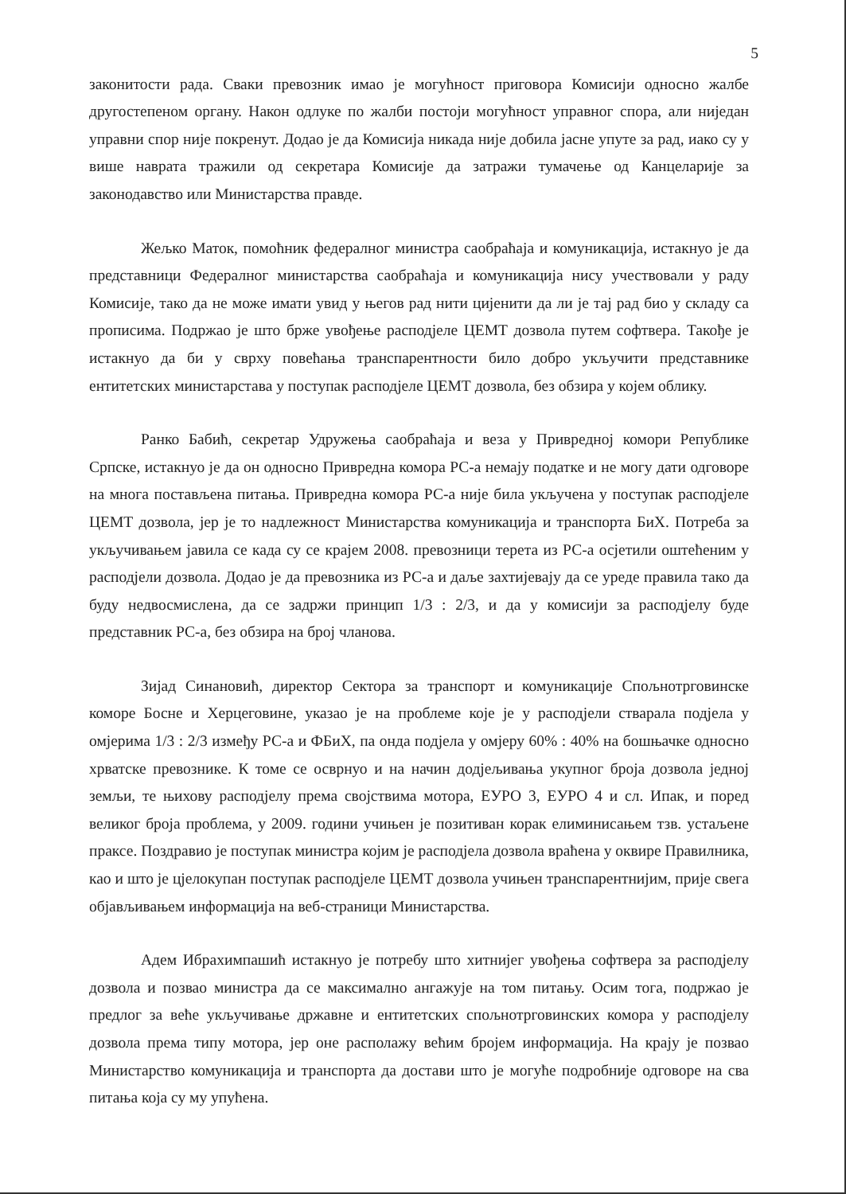5
законитости рада. Сваки превозник имао је могућност приговора Комисији односно жалбе другостепеном органу. Након одлуке по жалби постоји могућност управног спора, али ниједан управни спор није покренут. Додао је да Комисија никада није добила јасне упуте за рад, иако су у више наврата тражили од секретара Комисије да затражи тумачење од Канцеларије за законодавство или Министарства правде.
Жељко Маток, помоћник федералног министра саобраћаја и комуникација, истакнуо је да представници Федералног министарства саобраћаја и комуникација нису учествовали у раду Комисије, тако да не може имати увид у његов рад нити цијенити да ли је тај рад био у складу са прописима. Подржао је што брже увођење расподјеле ЦЕМТ дозвола путем софтвера. Такође је истакнуо да би у сврху повећања транспарентности било добро укључити представнике ентитетских министарстава у поступак расподјеле ЦЕМТ дозвола, без обзира у којем облику.
Ранко Бабић, секретар Удружења саобраћаја и веза у Привредној комори Републике Српске, истакнуо је да он односно Привредна комора РС-а немају податке и не могу дати одговоре на многа постављена питања. Привредна комора РС-а није била укључена у поступак расподјеле ЦЕМТ дозвола, јер је то надлежност Министарства комуникација и транспорта БиХ. Потреба за укључивањем јавила се када су се крајем 2008. превозници терета из РС-а осјетили оштећеним у расподјели дозвола. Додао је да превозника из РС-а и даље захтијевају да се уреде правила тако да буду недвосмислена, да се задржи принцип 1/3 : 2/3, и да у комисији за расподјелу буде представник РС-а, без обзира на број чланова.
Зијад Синановић, директор Сектора за транспорт и комуникације Спољнотрговинске коморе Босне и Херцеговине, указао је на проблеме које је у расподјели стварала подјела у омјерима 1/3 : 2/3 између РС-а и ФБиХ, па онда подјела у омјеру 60% : 40% на бошњачке односно хрватске превознике. К томе се осврнуо и на начин додјељивања укупног броја дозвола једној земљи, те њихову расподјелу према својствима мотора, ЕУРО 3, ЕУРО 4 и сл. Ипак, и поред великог броја проблема, у 2009. години учињен је позитиван корак елиминисањем тзв. устаљене праксе. Поздравио је поступак министра којим је расподјела дозвола враћена у оквире Правилника, као и што је цјелокупан поступак расподјеле ЦЕМТ дозвола учињен транспарентнијим, прије свега објављивањем информација на веб-страници Министарства.
Адем Ибрахимпашић истакнуо је потребу што хитнијег увођења софтвера за расподјелу дозвола и позвао министра да се максимално ангажује на том питању. Осим тога, подржао је предлог за веће укључивање државне и ентитетских спољнотрговинских комора у расподјелу дозвола према типу мотора, јер оне располажу већим бројем информација. На крају је позвао Министарство комуникација и транспорта да достави што је могуће подробније одговоре на сва питања која су му упућена.